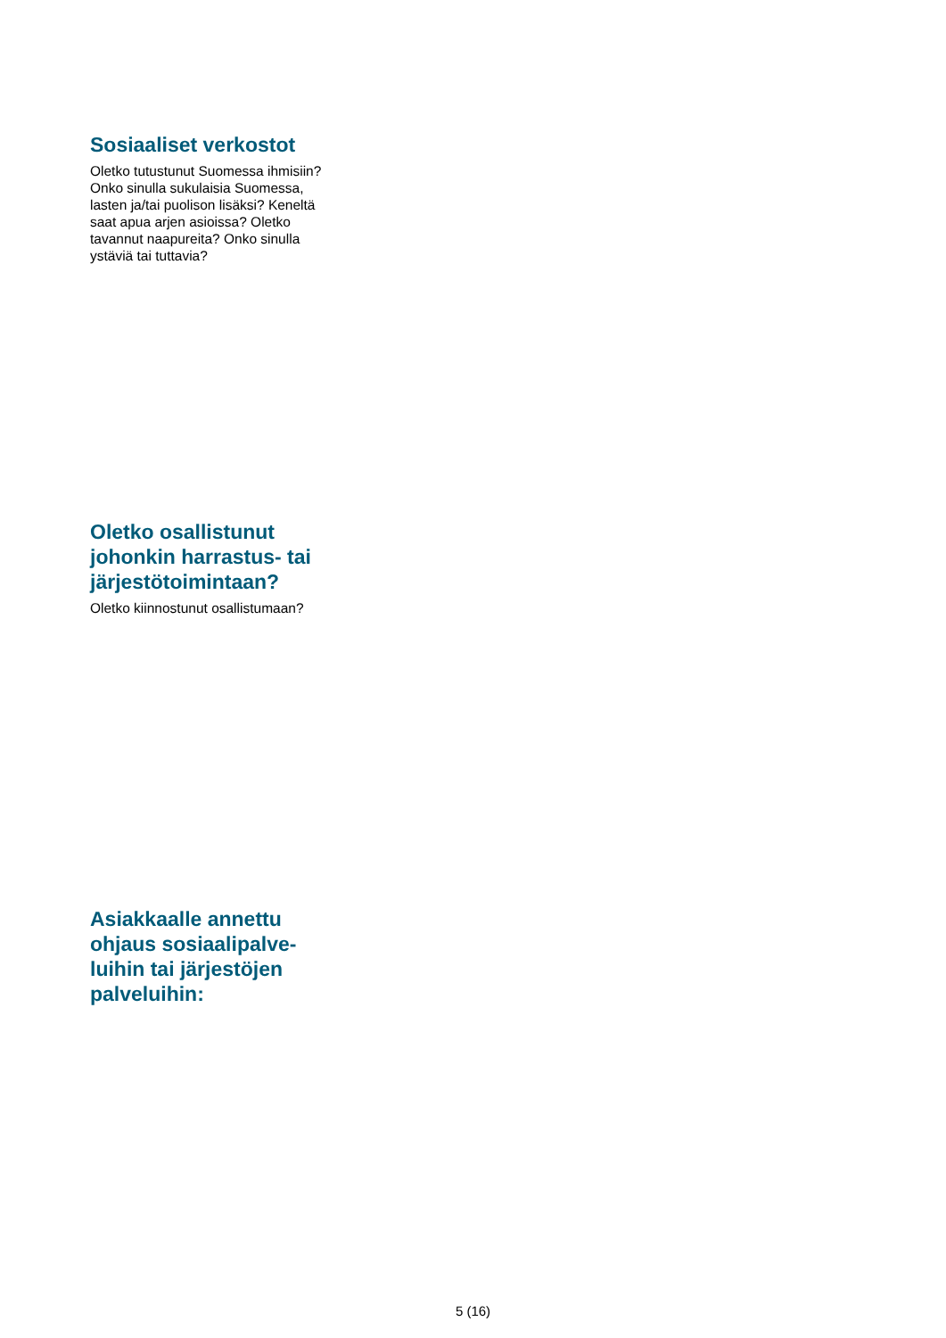Sosiaaliset verkostot
Oletko tutustunut Suomessa ihmisiin? Onko sinulla sukulaisia Suomessa, lasten ja/tai puolison lisäksi? Keneltä saat apua arjen asioissa? Oletko tavannut naapureita? Onko sinulla ystäviä tai tuttavia?
Oletko osallistunut johonkin harrastus- tai järjestötoimintaan?
Oletko kiinnostunut osallistumaan?
Asiakkaalle annettu ohjaus sosiaalipalve-luihin tai järjestöjen palveluihin:
5 (16)